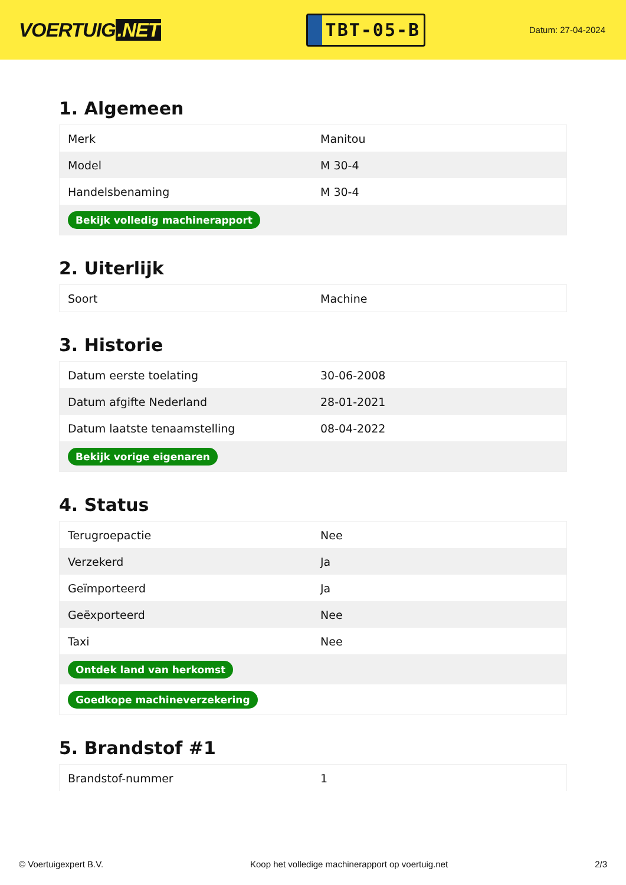VOERTUIG.NET
TBT-05-B
Datum: 27-04-2024
1. Algemeen
| Merk | Manitou |
| Model | M 30-4 |
| Handelsbenaming | M 30-4 |
| Bekijk volledig machinerapport | |
2. Uiterlijk
| Soort | Machine |
3. Historie
| Datum eerste toelating | 30-06-2008 |
| Datum afgifte Nederland | 28-01-2021 |
| Datum laatste tenaamstelling | 08-04-2022 |
| Bekijk vorige eigenaren | |
4. Status
| Terugroepactie | Nee |
| Verzekerd | Ja |
| Geïmporteerd | Ja |
| Geëxporteerd | Nee |
| Taxi | Nee |
| Ontdek land van herkomst | |
| Goedkope machineverzekering | |
5. Brandstof #1
| Brandstof-nummer | 1 |
© Voertuigexpert B.V. Koop het volledige machinerapport op voertuig.net 2/3